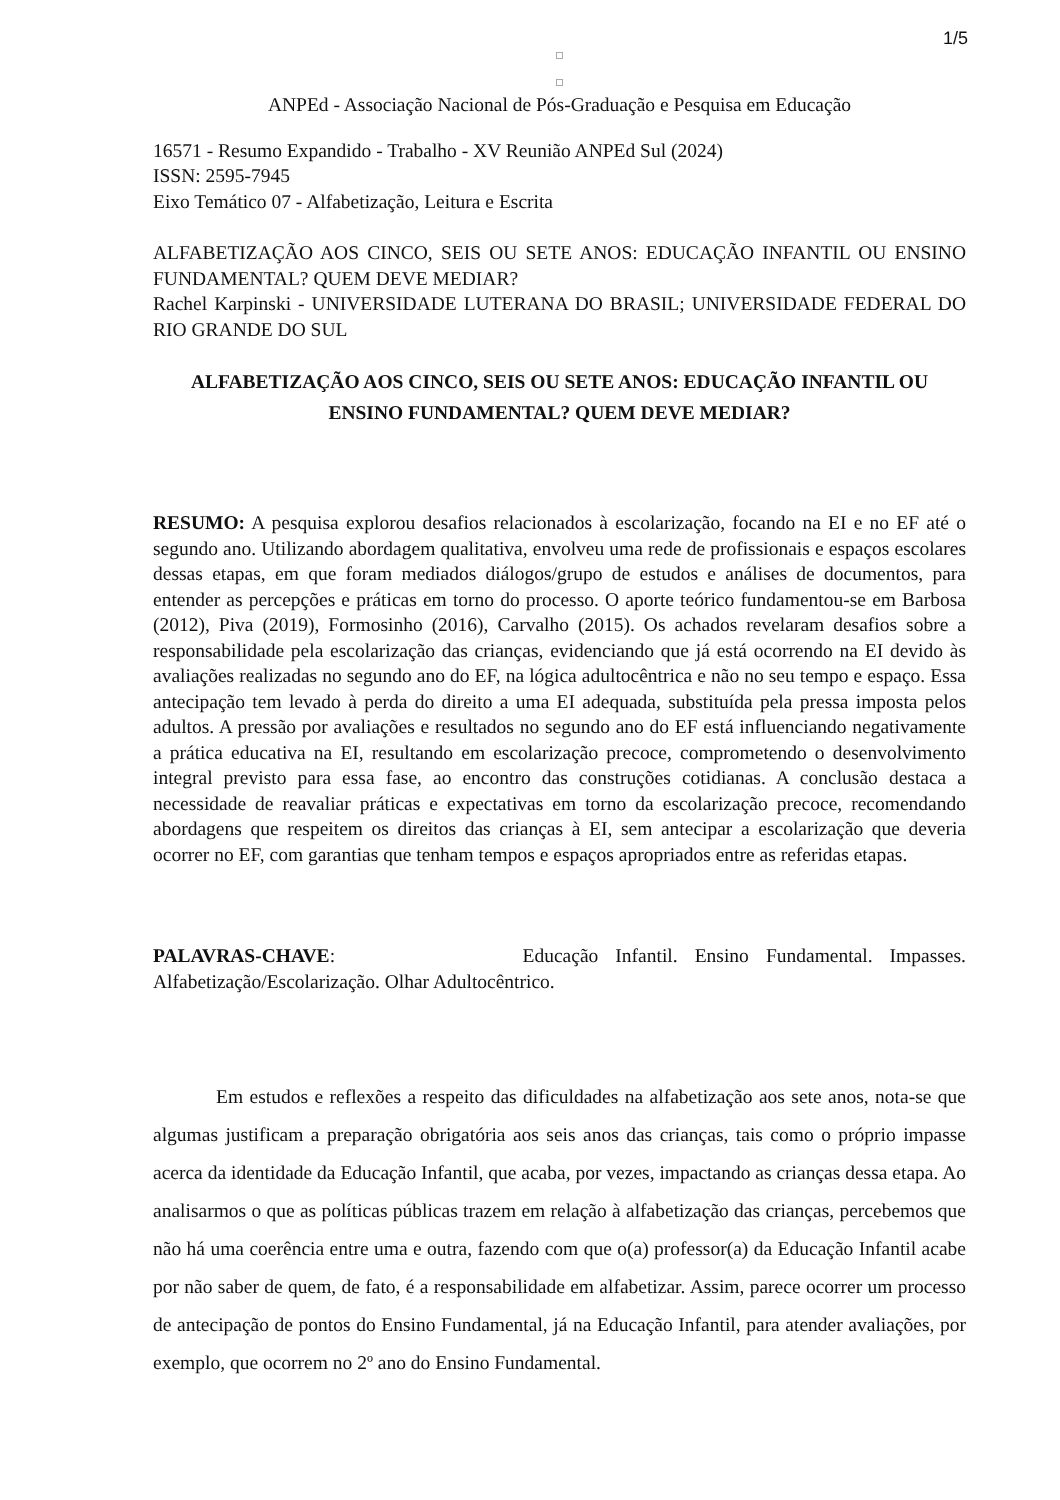1/5
ANPEd - Associação Nacional de Pós-Graduação e Pesquisa em Educação
16571 - Resumo Expandido - Trabalho - XV Reunião ANPEd Sul (2024)
ISSN: 2595-7945
Eixo Temático 07 - Alfabetização, Leitura e Escrita
ALFABETIZAÇÃO AOS CINCO, SEIS OU SETE ANOS: EDUCAÇÃO INFANTIL OU ENSINO FUNDAMENTAL? QUEM DEVE MEDIAR?
Rachel Karpinski - UNIVERSIDADE LUTERANA DO BRASIL; UNIVERSIDADE FEDERAL DO RIO GRANDE DO SUL
ALFABETIZAÇÃO AOS CINCO, SEIS OU SETE ANOS: EDUCAÇÃO INFANTIL OU ENSINO FUNDAMENTAL? QUEM DEVE MEDIAR?
RESUMO: A pesquisa explorou desafios relacionados à escolarização, focando na EI e no EF até o segundo ano. Utilizando abordagem qualitativa, envolveu uma rede de profissionais e espaços escolares dessas etapas, em que foram mediados diálogos/grupo de estudos e análises de documentos, para entender as percepções e práticas em torno do processo. O aporte teórico fundamentou-se em Barbosa (2012), Piva (2019), Formosinho (2016), Carvalho (2015). Os achados revelaram desafios sobre a responsabilidade pela escolarização das crianças, evidenciando que já está ocorrendo na EI devido às avaliações realizadas no segundo ano do EF, na lógica adultocêntrica e não no seu tempo e espaço. Essa antecipação tem levado à perda do direito a uma EI adequada, substituída pela pressa imposta pelos adultos. A pressão por avaliações e resultados no segundo ano do EF está influenciando negativamente a prática educativa na EI, resultando em escolarização precoce, comprometendo o desenvolvimento integral previsto para essa fase, ao encontro das construções cotidianas. A conclusão destaca a necessidade de reavaliar práticas e expectativas em torno da escolarização precoce, recomendando abordagens que respeitem os direitos das crianças à EI, sem antecipar a escolarização que deveria ocorrer no EF, com garantias que tenham tempos e espaços apropriados entre as referidas etapas.
PALAVRAS-CHAVE: Educação Infantil. Ensino Fundamental. Impasses. Alfabetização/Escolarização. Olhar Adultocêntrico.
Em estudos e reflexões a respeito das dificuldades na alfabetização aos sete anos, nota-se que algumas justificam a preparação obrigatória aos seis anos das crianças, tais como o próprio impasse acerca da identidade da Educação Infantil, que acaba, por vezes, impactando as crianças dessa etapa. Ao analisarmos o que as políticas públicas trazem em relação à alfabetização das crianças, percebemos que não há uma coerência entre uma e outra, fazendo com que o(a) professor(a) da Educação Infantil acabe por não saber de quem, de fato, é a responsabilidade em alfabetizar. Assim, parece ocorrer um processo de antecipação de pontos do Ensino Fundamental, já na Educação Infantil, para atender avaliações, por exemplo, que ocorrem no 2º ano do Ensino Fundamental.